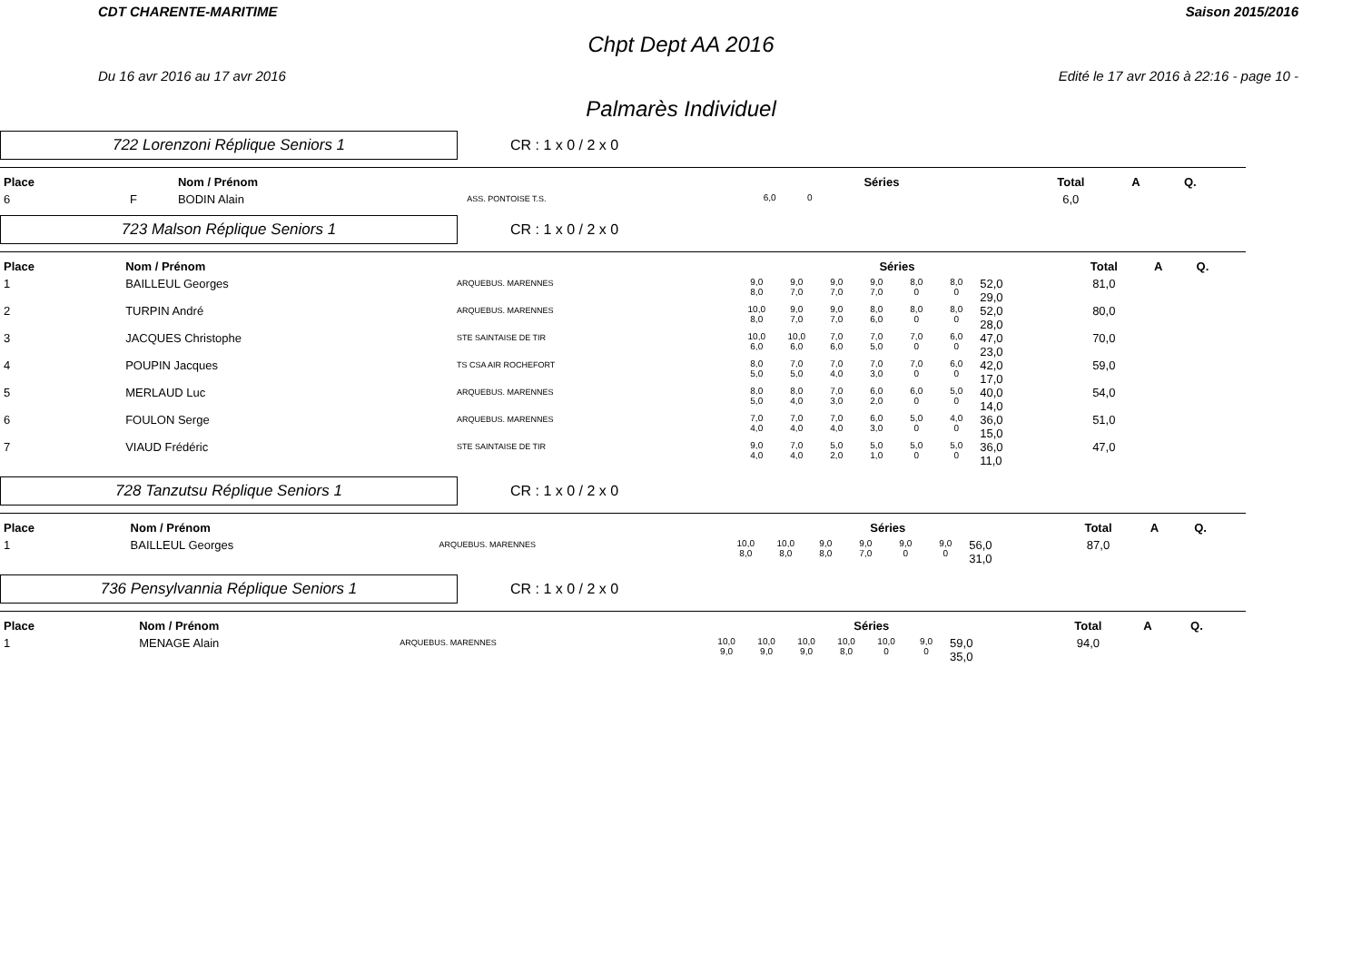CDT CHARENTE-MARITIME Saison 2015/2016
Chpt Dept AA 2016
Du 16 avr 2016 au 17 avr 2016 Edité le 17 avr 2016 à 22:16 - page 10 -
Palmarès Individuel
722 Lorenzoni Réplique Seniors 1
CR : 1 x 0 / 2 x 0
| Place | | Nom / Prénom | | Séries | | | | | | | Total | A | Q. |
| --- | --- | --- | --- | --- | --- | --- | --- | --- | --- | --- | --- | --- | --- |
| 6 | F | BODIN Alain | ASS. PONTOISE T.S. | 6,0 | 0 | | | | | | 6,0 | | |
723 Malson Réplique Seniors 1
CR : 1 x 0 / 2 x 0
| Place | | Nom / Prénom | | Séries | | | | | | | Total | A | Q. |
| --- | --- | --- | --- | --- | --- | --- | --- | --- | --- | --- | --- | --- | --- |
| 1 | | BAILLEUL Georges | ARQUEBUS. MARENNES | 9,0 8,0 | 9,0 7,0 | 9,0 7,0 | 9,0 7,0 | 8,0 0 | 8,0 0 | 52,0 29,0 | 81,0 | | |
| 2 | | TURPIN André | ARQUEBUS. MARENNES | 10,0 8,0 | 9,0 7,0 | 9,0 7,0 | 8,0 6,0 | 8,0 0 | 8,0 0 | 52,0 28,0 | 80,0 | | |
| 3 | | JACQUES Christophe | STE SAINTAISE DE TIR | 10,0 6,0 | 10,0 6,0 | 7,0 6,0 | 7,0 5,0 | 7,0 0 | 6,0 0 | 47,0 23,0 | 70,0 | | |
| 4 | | POUPIN Jacques | TS CSA AIR ROCHEFORT | 8,0 5,0 | 7,0 5,0 | 7,0 4,0 | 7,0 3,0 | 7,0 0 | 6,0 0 | 42,0 17,0 | 59,0 | | |
| 5 | | MERLAUD Luc | ARQUEBUS. MARENNES | 8,0 5,0 | 8,0 4,0 | 7,0 3,0 | 6,0 2,0 | 6,0 0 | 5,0 0 | 40,0 14,0 | 54,0 | | |
| 6 | | FOULON Serge | ARQUEBUS. MARENNES | 7,0 4,0 | 7,0 4,0 | 7,0 4,0 | 6,0 3,0 | 5,0 0 | 4,0 0 | 36,0 15,0 | 51,0 | | |
| 7 | | VIAUD Frédéric | STE SAINTAISE DE TIR | 9,0 4,0 | 7,0 4,0 | 5,0 2,0 | 5,0 1,0 | 5,0 0 | 5,0 0 | 36,0 11,0 | 47,0 | | |
728 Tanzutsu Réplique Seniors 1
CR : 1 x 0 / 2 x 0
| Place | | Nom / Prénom | | Séries | | | | | | | Total | A | Q. |
| --- | --- | --- | --- | --- | --- | --- | --- | --- | --- | --- | --- | --- | --- |
| 1 | | BAILLEUL Georges | ARQUEBUS. MARENNES | 10,0 8,0 | 10,0 8,0 | 9,0 8,0 | 9,0 7,0 | 9,0 0 | 9,0 0 | 56,0 31,0 | 87,0 | | |
736 Pensylvannia Réplique Seniors 1
CR : 1 x 0 / 2 x 0
| Place | | Nom / Prénom | | Séries | | | | | | | Total | A | Q. |
| --- | --- | --- | --- | --- | --- | --- | --- | --- | --- | --- | --- | --- | --- |
| 1 | | MENAGE Alain | ARQUEBUS. MARENNES | 10,0 9,0 | 10,0 9,0 | 10,0 9,0 | 10,0 8,0 | 10,0 0 | 9,0 0 | 59,0 35,0 | 94,0 | | |